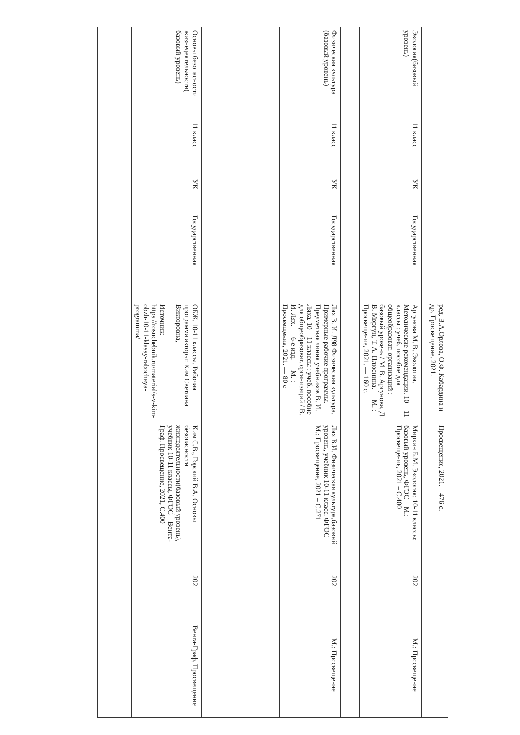| | | | | ред. В.А.Орлова, О.Ф. Кабардина и др. Просвещение. 2021. | Просвещение, 2021. – 476 с. | | |
| Экология(базовый уровень) | 11 класс | УК | Государственная | Аргунова М. В. Экология. Методические рекомендации. 10—11 классы : учеб. пособие для общеобразоват. организаций : базовый уровень / М. В. Аргунова, Д. В. Моргун, Т. А. Плюснина. — М. : Просвещение, 2021. — 160 с. | Миркин Б.М. Экология: 10-11 классы: базовый уровень, ФГОС – М.: Просвещение, 2021 – С.400 | 2021 | М.: Просвещение |
| Физическая культура (базовый уровень) | 11 класс | УК | Государственная | Лях В. И. Л98 Физическая культура. Примерные рабочие программы. Предметная линия учебников В. И. Ляха. 10—11 классы : учеб. пособие для общеобразоват. организаций / В. И. Лях. — 6-е изд. — М. : Просвещение, 2021. — 80 с | Лях В.И. Физическая культура,базовый уровень, учебник 10-11 класс. ФГОС – М.: Просвещение, 2021 – С.271 | 2021 | М.: Просвещение |
| Основы безопасности жизнедеятельности( базовый уровень) | 11 класс | УК | Государственная | ОБЖ. 10-11 классы. Рабочая программа авторы: Ким Светлана Викторовна, Источник: https://rosuchebnik.ru/material/s-v-kim-obzh-10-11-klassy-rabochaya-programma/ | Ким С.В., Горский В.А. Основы безопасности жизнедеятельности(базовый уровень), учебник 10-11 классы, ФГОС – Вента-Граф, Просвещение, 2021, С.400 | 2021 | Вента-Граф, Просвещение |